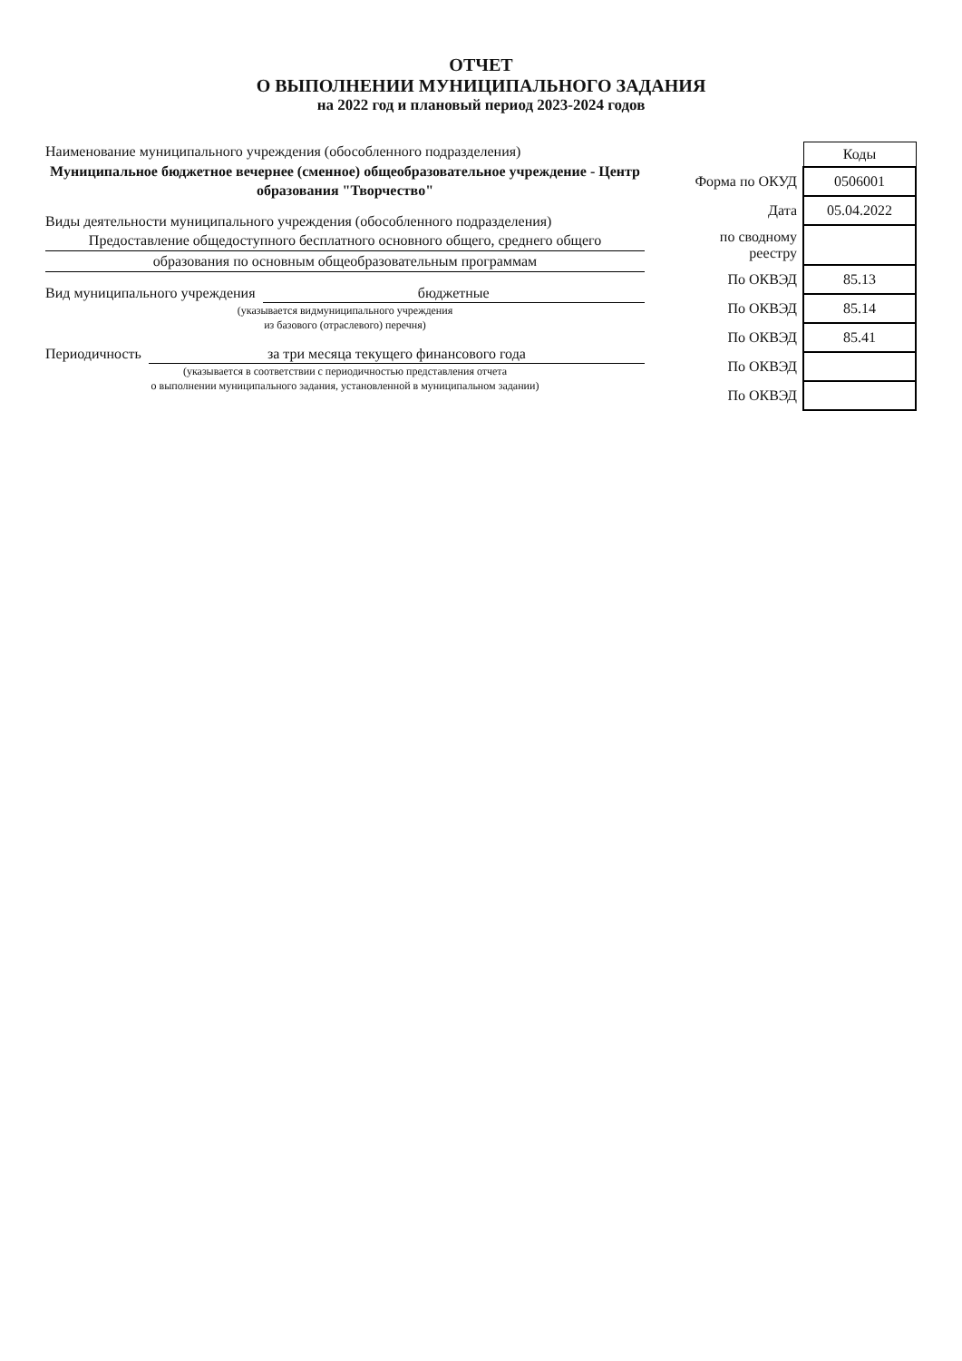ОТЧЕТ
О ВЫПОЛНЕНИИ МУНИЦИПАЛЬНОГО ЗАДАНИЯ
на 2022 год и плановый период 2023-2024 годов
Наименование муниципального учреждения (обособленного подразделения)
Муниципальное бюджетное вечернее (сменное) общеобразовательное учреждение - Центр образования "Творчество"
Виды деятельности муниципального учреждения (обособленного подразделения)
Предоставление общедоступного бесплатного основного общего, среднего общего
образования по основным общеобразовательным программам
Вид муниципального учреждения бюджетные
(указывается видмуниципального учреждения
из базового (отраслевого) перечня)
Периодичность за три месяца текущего финансового года
(указывается в соответствии с периодичностью представления отчета
о выполнении муниципального задания, установленной в муниципальном задании)
| | Коды |
| --- | --- |
| Форма по ОКУД | 0506001 |
| Дата | 05.04.2022 |
| по сводному реестру | |
| По ОКВЭД | 85.13 |
| По ОКВЭД | 85.14 |
| По ОКВЭД | 85.41 |
| По ОКВЭД | |
| По ОКВЭД | |